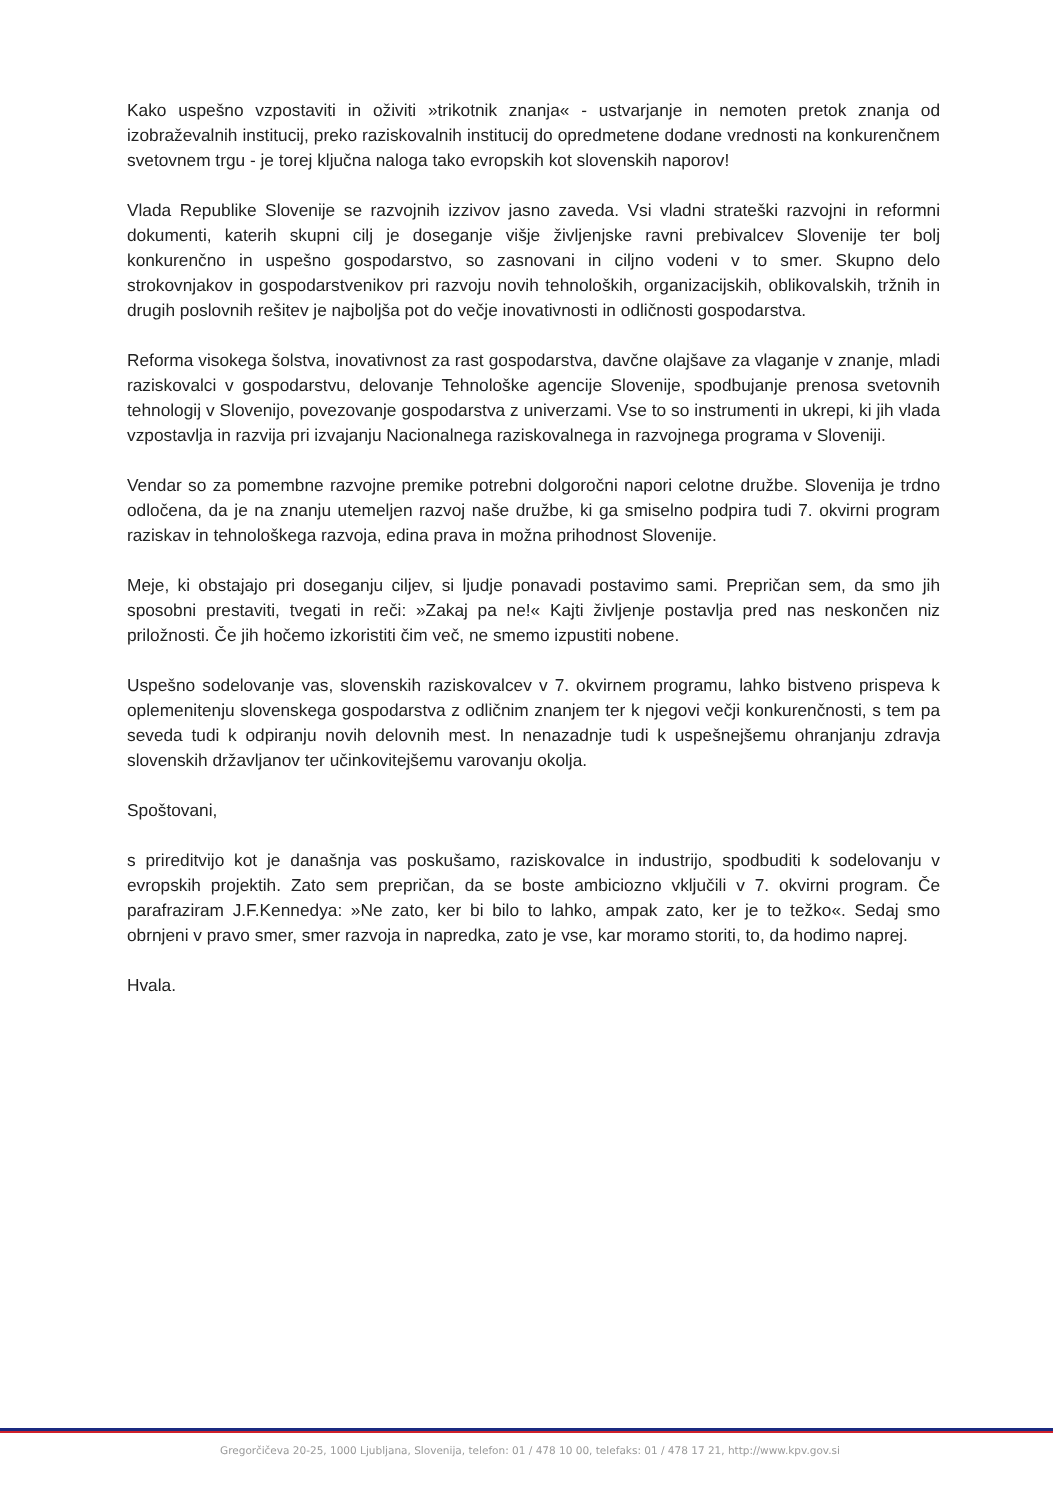Kako uspešno vzpostaviti in oživiti »trikotnik znanja« - ustvarjanje in nemoten pretok znanja od izobraževalnih institucij, preko raziskovalnih institucij do opredmetene dodane vrednosti na konkurenčnem svetovnem trgu - je torej ključna naloga tako evropskih kot slovenskih naporov!
Vlada Republike Slovenije se razvojnih izzivov jasno zaveda. Vsi vladni strateški razvojni in reformni dokumenti, katerih skupni cilj je doseganje višje življenjske ravni prebivalcev Slovenije ter bolj konkurenčno in uspešno gospodarstvo, so zasnovani in ciljno vodeni v to smer. Skupno delo strokovnjakov in gospodarstvenikov pri razvoju novih tehnoloških, organizacijskih, oblikovalskih, tržnih in drugih poslovnih rešitev je najboljša pot do večje inovativnosti in odličnosti gospodarstva.
Reforma visokega šolstva, inovativnost za rast gospodarstva, davčne olajšave za vlaganje v znanje, mladi raziskovalci v gospodarstvu, delovanje Tehnološke agencije Slovenije, spodbujanje prenosa svetovnih tehnologij v Slovenijo, povezovanje gospodarstva z univerzami. Vse to so instrumenti in ukrepi, ki jih vlada vzpostavlja in razvija pri izvajanju Nacionalnega raziskovalnega in razvojnega programa v Sloveniji.
Vendar so za pomembne razvojne premike potrebni dolgoročni napori celotne družbe. Slovenija je trdno odločena, da je na znanju utemeljen razvoj naše družbe, ki ga smiselno podpira tudi 7. okvirni program raziskav in tehnološkega razvoja, edina prava in možna prihodnost Slovenije.
Meje, ki obstajajo pri doseganju ciljev, si ljudje ponavadi postavimo sami. Prepričan sem, da smo jih sposobni prestaviti, tvegati in reči: »Zakaj pa ne!« Kajti življenje postavlja pred nas neskončen niz priložnosti. Če jih hočemo izkoristiti čim več, ne smemo izpustiti nobene.
Uspešno sodelovanje vas, slovenskih raziskovalcev v 7. okvirnem programu, lahko bistveno prispeva k oplemenitenju slovenskega gospodarstva z odličnim znanjem ter k njegovi večji konkurenčnosti, s tem pa seveda tudi k odpiranju novih delovnih mest. In nenazadnje tudi k uspešnejšemu ohranjanju zdravja slovenskih državljanov ter učinkovitejšemu varovanju okolja.
Spoštovani,
s prireditvijo kot je današnja vas poskušamo, raziskovalce in industrijo, spodbuditi k sodelovanju v evropskih projektih. Zato sem prepričan, da se boste ambiciozno vključili v 7. okvirni program. Če parafraziram J.F.Kennedya: »Ne zato, ker bi bilo to lahko, ampak zato, ker je to težko«. Sedaj smo obrnjeni v pravo smer, smer razvoja in napredka, zato je vse, kar moramo storiti, to, da hodimo naprej.
Hvala.
Gregorčičeva 20-25, 1000 Ljubljana, Slovenija, telefon: 01 / 478 10 00, telefaks: 01 / 478 17 21, http://www.kpv.gov.si